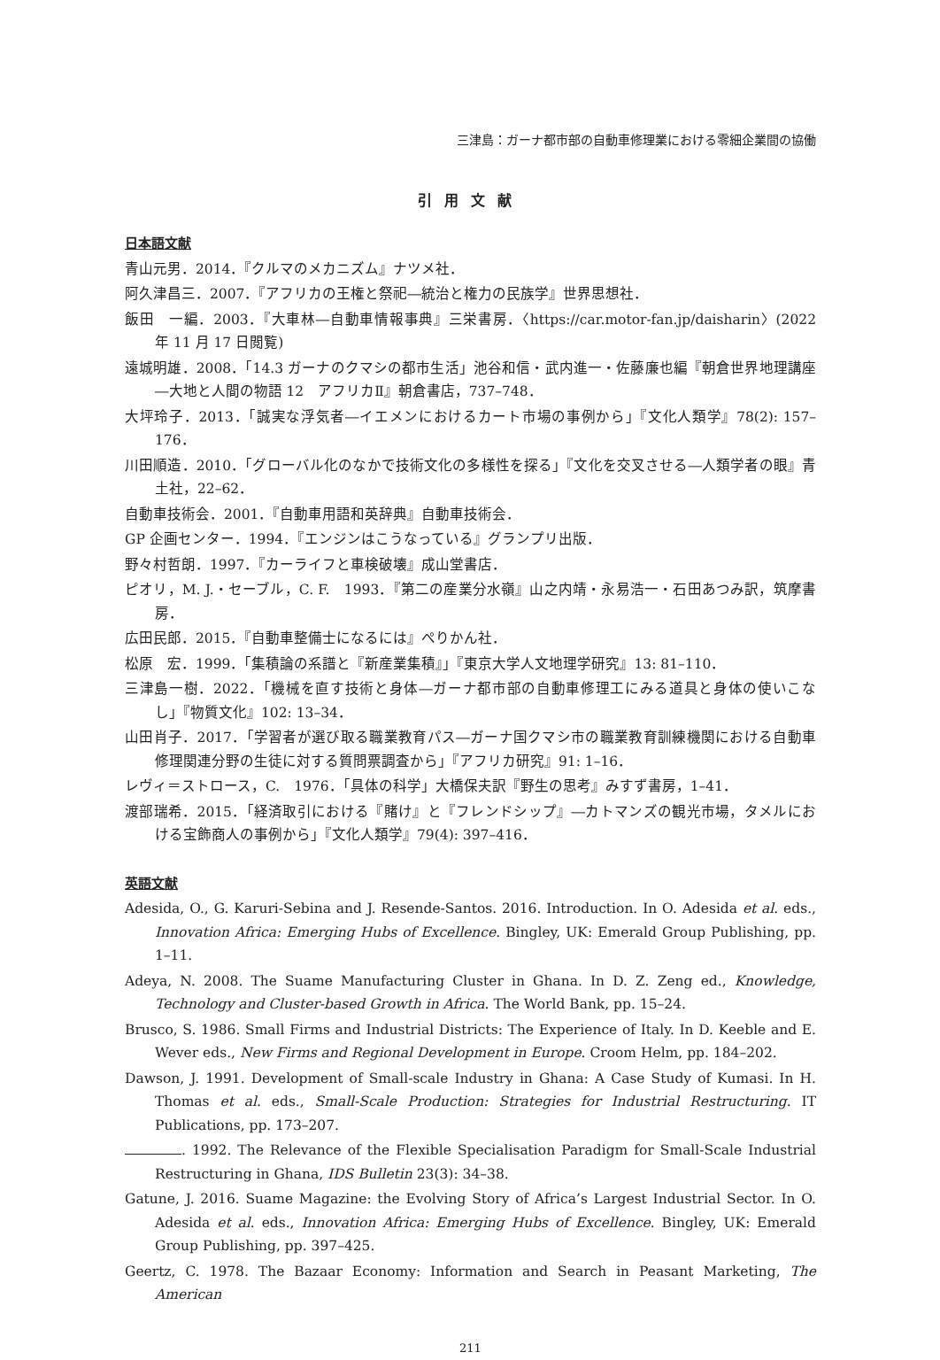三津島：ガーナ都市部の自動車修理業における零細企業間の協働
引用文献
日本語文献
青山元男．2014．『クルマのメカニズム』ナツメ社．
阿久津昌三．2007．『アフリカの王権と祭祀―統治と権力の民族学』世界思想社．
飯田　一編．2003．『大車林―自動車情報事典』三栄書房．〈https://car.motor-fan.jp/daisharin〉(2022 年 11 月 17 日閲覧)
遠城明雄．2008．「14.3 ガーナのクマシの都市生活」池谷和信・武内進一・佐藤廉也編『朝倉世界地理講座―大地と人間の物語 12　アフリカⅡ』朝倉書店，737–748．
大坪玲子．2013．「誠実な浮気者―イエメンにおけるカート市場の事例から」『文化人類学』78(2): 157–176．
川田順造．2010．「グローバル化のなかで技術文化の多様性を探る」『文化を交叉させる―人類学者の眼』青土社，22–62．
自動車技術会．2001．『自動車用語和英辞典』自動車技術会．
GP 企画センター．1994．『エンジンはこうなっている』グランプリ出版．
野々村哲朗．1997．『カーライフと車検破壊』成山堂書店．
ピオリ，M. J.・セーブル，C. F.　1993．『第二の産業分水嶺』山之内靖・永易浩一・石田あつみ訳，筑摩書房．
広田民郎．2015．『自動車整備士になるには』ぺりかん社．
松原　宏．1999．「集積論の系譜と『新産業集積』」『東京大学人文地理学研究』13: 81–110．
三津島一樹．2022．「機械を直す技術と身体―ガーナ都市部の自動車修理工にみる道具と身体の使いこなし」『物質文化』102: 13–34．
山田肖子．2017．「学習者が選び取る職業教育パス―ガーナ国クマシ市の職業教育訓練機関における自動車修理関連分野の生徒に対する質問票調査から」『アフリカ研究』91: 1–16．
レヴィ＝ストロース，C.　1976．「具体の科学」大橋保夫訳『野生の思考』みすず書房，1–41．
渡部瑞希．2015．「経済取引における『賭け』と『フレンドシップ』―カトマンズの観光市場，タメルにおける宝飾商人の事例から」『文化人類学』79(4): 397–416．
英語文献
Adesida, O., G. Karuri-Sebina and J. Resende-Santos. 2016. Introduction. In O. Adesida et al. eds., Innovation Africa: Emerging Hubs of Excellence. Bingley, UK: Emerald Group Publishing, pp. 1–11.
Adeya, N. 2008. The Suame Manufacturing Cluster in Ghana. In D. Z. Zeng ed., Knowledge, Technology and Cluster-based Growth in Africa. The World Bank, pp. 15–24.
Brusco, S. 1986. Small Firms and Industrial Districts: The Experience of Italy. In D. Keeble and E. Wever eds., New Firms and Regional Development in Europe. Croom Helm, pp. 184–202.
Dawson, J. 1991. Development of Small-scale Industry in Ghana: A Case Study of Kumasi. In H. Thomas et al. eds., Small-Scale Production: Strategies for Industrial Restructuring. IT Publications, pp. 173–207.
. 1992. The Relevance of the Flexible Specialisation Paradigm for Small-Scale Industrial Restructuring in Ghana, IDS Bulletin 23(3): 34–38.
Gatune, J. 2016. Suame Magazine: the Evolving Story of Africa’s Largest Industrial Sector. In O. Adesida et al. eds., Innovation Africa: Emerging Hubs of Excellence. Bingley, UK: Emerald Group Publishing, pp. 397–425.
Geertz, C. 1978. The Bazaar Economy: Information and Search in Peasant Marketing, The American
211